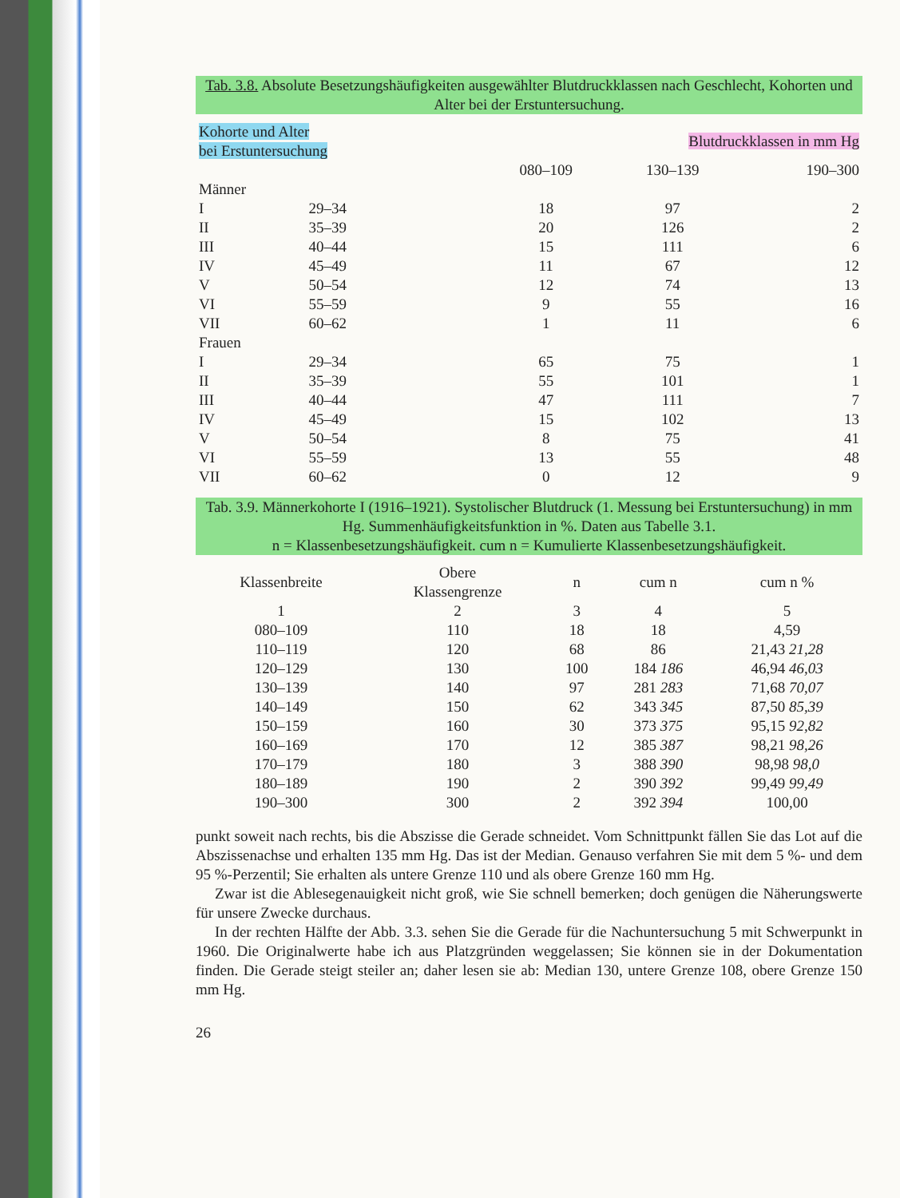Tab. 3.8. Absolute Besetzungshäufigkeiten ausgewählter Blutdruckklassen nach Geschlecht, Kohorten und Alter bei der Erstuntersuchung.
| Kohorte und Alter bei Erstuntersuchung | | Blutdruckklassen in mm Hg | | |
| --- | --- | --- | --- | --- |
| | | 080–109 | 130–139 | 190–300 |
| Männer | | | | |
| I | 29–34 | 18 | 97 | 2 |
| II | 35–39 | 20 | 126 | 2 |
| III | 40–44 | 15 | 111 | 6 |
| IV | 45–49 | 11 | 67 | 12 |
| V | 50–54 | 12 | 74 | 13 |
| VI | 55–59 | 9 | 55 | 16 |
| VII | 60–62 | 1 | 11 | 6 |
| Frauen | | | | |
| I | 29–34 | 65 | 75 | 1 |
| II | 35–39 | 55 | 101 | 1 |
| III | 40–44 | 47 | 111 | 7 |
| IV | 45–49 | 15 | 102 | 13 |
| V | 50–54 | 8 | 75 | 41 |
| VI | 55–59 | 13 | 55 | 48 |
| VII | 60–62 | 0 | 12 | 9 |
Tab. 3.9. Männerkohorte I (1916–1921). Systolischer Blutdruck (1. Messung bei Erstuntersuchung) in mm Hg. Summenhäufigkeitsfunktion in %. Daten aus Tabelle 3.1.
n = Klassenbesetzungshäufigkeit. cum n = Kumulierte Klassenbesetzungshäufigkeit.
| Klassenbreite | Obere Klassengrenze | n | cum n | cum n % |
| --- | --- | --- | --- | --- |
| 1 | 2 | 3 | 4 | 5 |
| 080–109 | 110 | 18 | 18 | 4,59 |
| 110–119 | 120 | 68 | 86 | 21,43 21,28 |
| 120–129 | 130 | 100 | 184 186 | 46,94 46,03 |
| 130–139 | 140 | 97 | 281 283 | 71,68 70,07 |
| 140–149 | 150 | 62 | 343 345 | 87,50 85,39 |
| 150–159 | 160 | 30 | 373 375 | 95,15 92,82 |
| 160–169 | 170 | 12 | 385 387 | 98,21 98,26 |
| 170–179 | 180 | 3 | 388 390 | 98,98 98,0 |
| 180–189 | 190 | 2 | 390 392 | 99,49 99,49 |
| 190–300 | 300 | 2 | 392 394 | 100,00 |
punkt soweit nach rechts, bis die Abszisse die Gerade schneidet. Vom Schnittpunkt fällen Sie das Lot auf die Abszissenachse und erhalten 135 mm Hg. Das ist der Median. Genauso verfahren Sie mit dem 5 %- und dem 95 %-Perzentil; Sie erhalten als untere Grenze 110 und als obere Grenze 160 mm Hg.
Zwar ist die Ablesegenauigkeit nicht groß, wie Sie schnell bemerken; doch genügen die Näherungswerte für unsere Zwecke durchaus.
In der rechten Hälfte der Abb. 3.3. sehen Sie die Gerade für die Nachuntersuchung 5 mit Schwerpunkt in 1960. Die Originalwerte habe ich aus Platzgründen weggelassen; Sie können sie in der Dokumentation finden. Die Gerade steigt steiler an; daher lesen sie ab: Median 130, untere Grenze 108, obere Grenze 150 mm Hg.
26